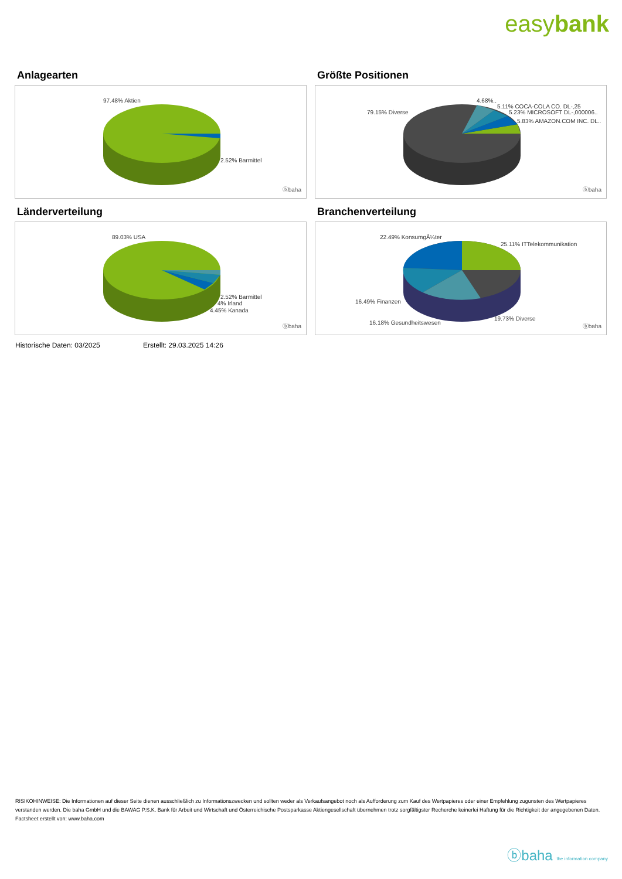easybank
Anlagearten
97.48% Aktien
2.52% Barmittel
ⓑbaha
Größte Positionen
79.15% Diverse
4.68%..
5.11% COCA-COLA CO. DL-,25
5.23% MICROSOFT DL-,000006..
5.83% AMAZON.COM INC. DL..
ⓑbaha
Länderverteilung
89.03% USA
2.52% Barmittel
4% Irland
4.45% Kanada
ⓑbaha
Branchenverteilung
22.49% KonsumgÃ¼ter
25.11% ITTelekommunikation
16.49% Finanzen
16.18% Gesundheitswesen
19.73% Diverse
ⓑbaha
Historische Daten: 03/2025 Erstellt: 29.03.2025 14:26
RISIKOHINWEISE: Die Informationen auf dieser Seite dienen ausschließlich zu Informationszwecken und sollten weder als Verkaufsangebot noch als Aufforderung zum Kauf des Wertpapieres oder einer Empfehlung zugunsten des Wertpapieres verstanden werden. Die baha GmbH und die BAWAG P.S.K. Bank für Arbeit und Wirtschaft und Österreichische Postsparkasse Aktiengesellschaft übernehmen trotz sorgfältigster Recherche keinerlei Haftung für die Richtigkeit der angegebenen Daten.
Factsheet erstellt von: www.baha.com
ⓑbaha the information company